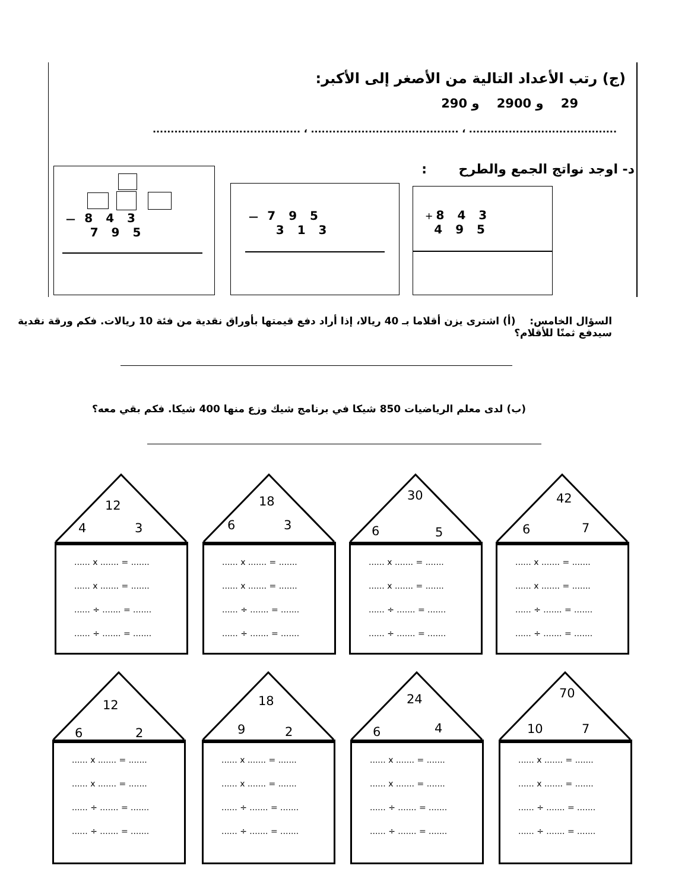(ج) رتب الأعداد التالية من الأصغر إلى الأكبر:
29 و 2900 و 290
......................................... ، ......................................... ، .........................................
د- اوجد نواتج الجمع والطرح :
+ 843
495
— 795
313
— 843
795
السؤال الخامس: (أ) اشترى يزن أقلاما بـ 40 ريالا، إذا أراد دفع قيمتها بأوراق نقدية من فئة 10 ريالات. فكم ورقة نقدية سيدفع ثمنًا للأقلام؟
(ب) لدى معلم الرياضيات 850 شيكا في برنامج شيك وزع منها 400 شيكا. فكم بقي معه؟
12
4 3
...... x ....... = .......
...... x ....... = .......
...... ÷ ....... = .......
...... ÷ ....... = .......
18
6 3
...... x ....... = .......
...... x ....... = .......
...... ÷ ....... = .......
...... ÷ ....... = .......
30
6 5
...... x ....... = .......
...... x ....... = .......
...... ÷ ....... = .......
...... ÷ ....... = .......
42
6 7
...... x ....... = .......
...... x ....... = .......
...... ÷ ....... = .......
...... ÷ ....... = .......
12
6 2
...... x ....... = .......
...... x ....... = .......
...... ÷ ....... = .......
...... ÷ ....... = .......
18
9 2
...... x ....... = .......
...... x ....... = .......
...... ÷ ....... = .......
...... ÷ ....... = .......
24
6 4
...... x ....... = .......
...... x ....... = .......
...... ÷ ....... = .......
...... ÷ ....... = .......
70
10 7
...... x ....... = .......
...... x ....... = .......
...... ÷ ....... = .......
...... ÷ ....... = .......